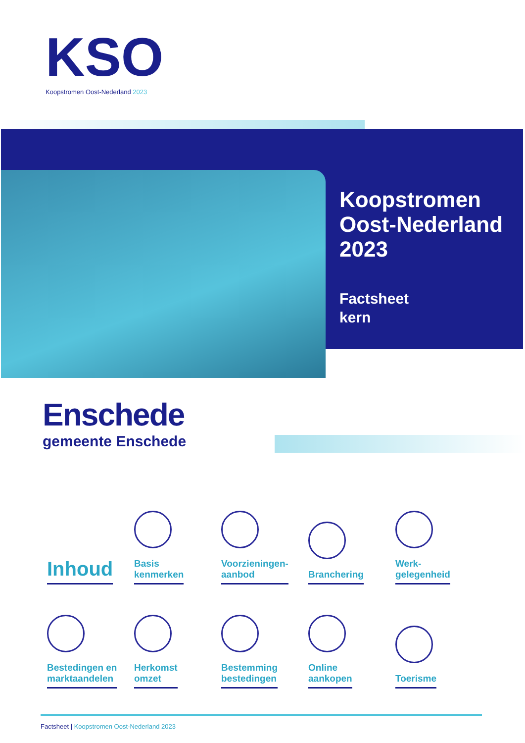KSO
Koopstromen Oost-Nederland 2023
Koopstromen Oost-Nederland 2023
Factsheet
kern
Enschede
gemeente Enschede
Inhoud
Basis
kenmerken
Voorzieningen-
aanbod
Branchering
Werk-
gelegenheid
Bestedingen en
marktaandelen
Herkomst
omzet
Bestemming
bestedingen
Online
aankopen
Toerisme
Factsheet | Koopstromen Oost-Nederland 2023